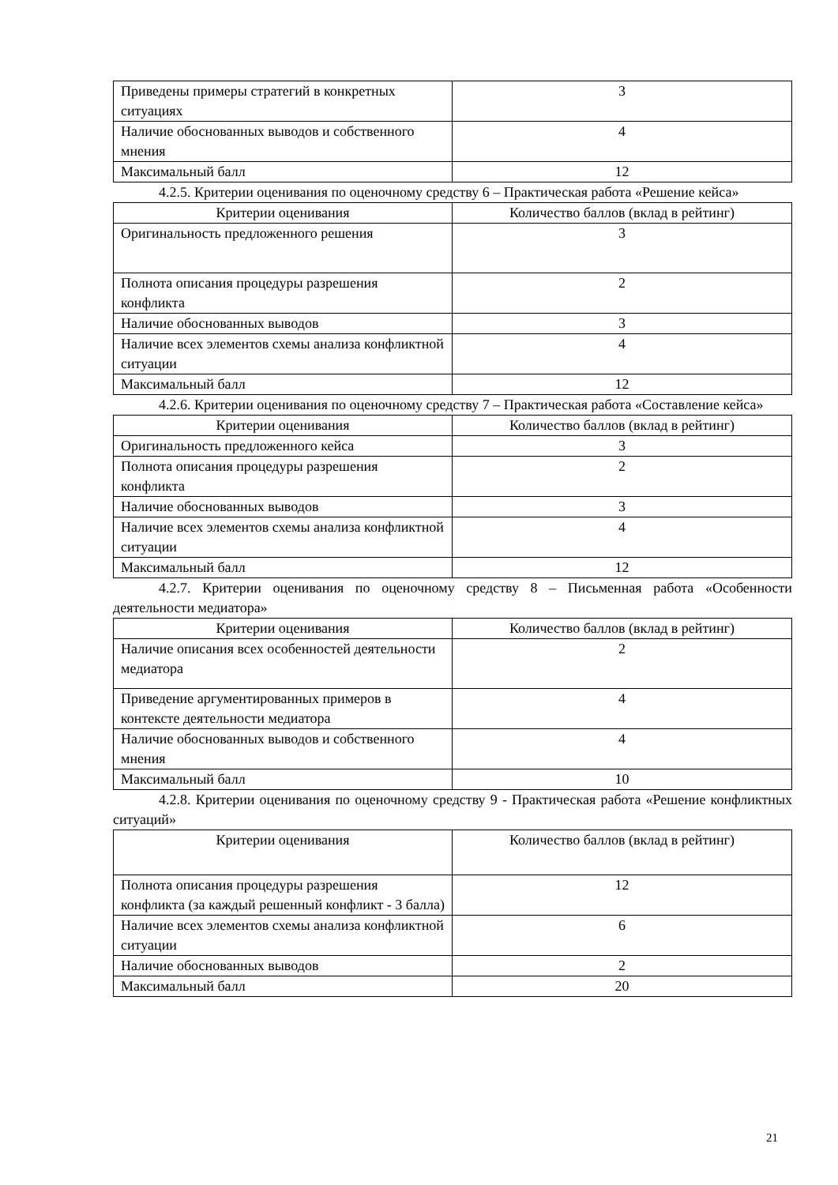| Приведены примеры стратегий в конкретных ситуациях | 3 |
| Наличие обоснованных выводов и собственного мнения | 4 |
| Максимальный балл | 12 |
4.2.5. Критерии оценивания по оценочному средству 6 – Практическая работа «Решение кейса»
| Критерии оценивания | Количество баллов (вклад в рейтинг) |
| Оригинальность предложенного решения | 3 |
| Полнота описания процедуры разрешения конфликта | 2 |
| Наличие обоснованных выводов | 3 |
| Наличие всех элементов схемы анализа конфликтной ситуации | 4 |
| Максимальный балл | 12 |
4.2.6. Критерии оценивания по оценочному средству 7 – Практическая работа «Составление кейса»
| Критерии оценивания | Количество баллов (вклад в рейтинг) |
| Оригинальность предложенного кейса | 3 |
| Полнота описания процедуры разрешения конфликта | 2 |
| Наличие обоснованных выводов | 3 |
| Наличие всех элементов схемы анализа конфликтной ситуации | 4 |
| Максимальный балл | 12 |
4.2.7. Критерии оценивания по оценочному средству 8 – Письменная работа «Особенности деятельности медиатора»
| Критерии оценивания | Количество баллов (вклад в рейтинг) |
| Наличие описания всех особенностей деятельности медиатора | 2 |
| Приведение аргументированных примеров в контексте деятельности медиатора | 4 |
| Наличие обоснованных выводов и собственного мнения | 4 |
| Максимальный балл | 10 |
4.2.8. Критерии оценивания по оценочному средству 9 - Практическая работа «Решение конфликтных ситуаций»
| Критерии оценивания | Количество баллов (вклад в рейтинг) |
| Полнота описания процедуры разрешения конфликта (за каждый решенный конфликт - 3 балла) | 12 |
| Наличие всех элементов схемы анализа конфликтной ситуации | 6 |
| Наличие обоснованных выводов | 2 |
| Максимальный балл | 20 |
21